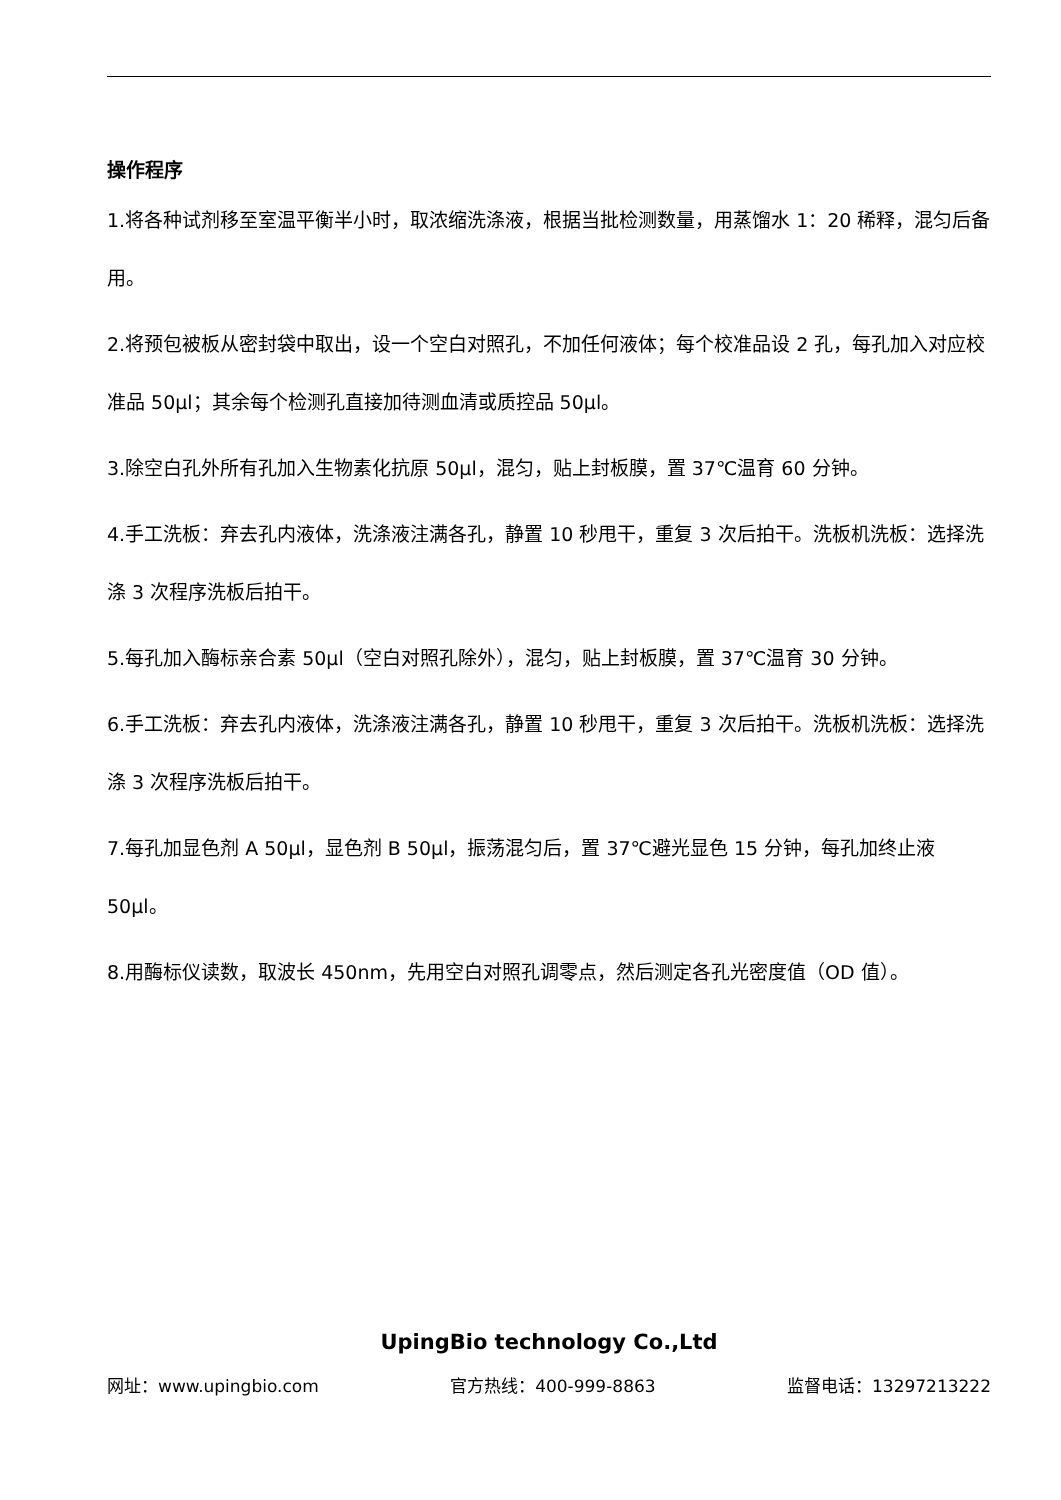操作程序
1.将各种试剂移至室温平衡半小时，取浓缩洗涤液，根据当批检测数量，用蒸馏水 1：20 稀释，混匀后备用。
2.将预包被板从密封袋中取出，设一个空白对照孔，不加任何液体；每个校准品设 2 孔，每孔加入对应校准品 50μl；其余每个检测孔直接加待测血清或质控品 50μl。
3.除空白孔外所有孔加入生物素化抗原 50μl，混匀，贴上封板膜，置 37℃温育 60 分钟。
4.手工洗板：弃去孔内液体，洗涤液注满各孔，静置 10 秒甩干，重复 3 次后拍干。洗板机洗板：选择洗涤 3 次程序洗板后拍干。
5.每孔加入酶标亲合素 50μl（空白对照孔除外），混匀，贴上封板膜，置 37℃温育 30 分钟。
6.手工洗板：弃去孔内液体，洗涤液注满各孔，静置 10 秒甩干，重复 3 次后拍干。洗板机洗板：选择洗涤 3 次程序洗板后拍干。
7.每孔加显色剂 A 50μl，显色剂 B 50μl，振荡混匀后，置 37℃避光显色 15 分钟，每孔加终止液 50μl。
8.用酶标仪读数，取波长 450nm，先用空白对照孔调零点，然后测定各孔光密度值（OD 值）。
UpingBio technology Co.,Ltd
网址：www.upingbio.com 官方热线：400-999-8863 监督电话：13297213222